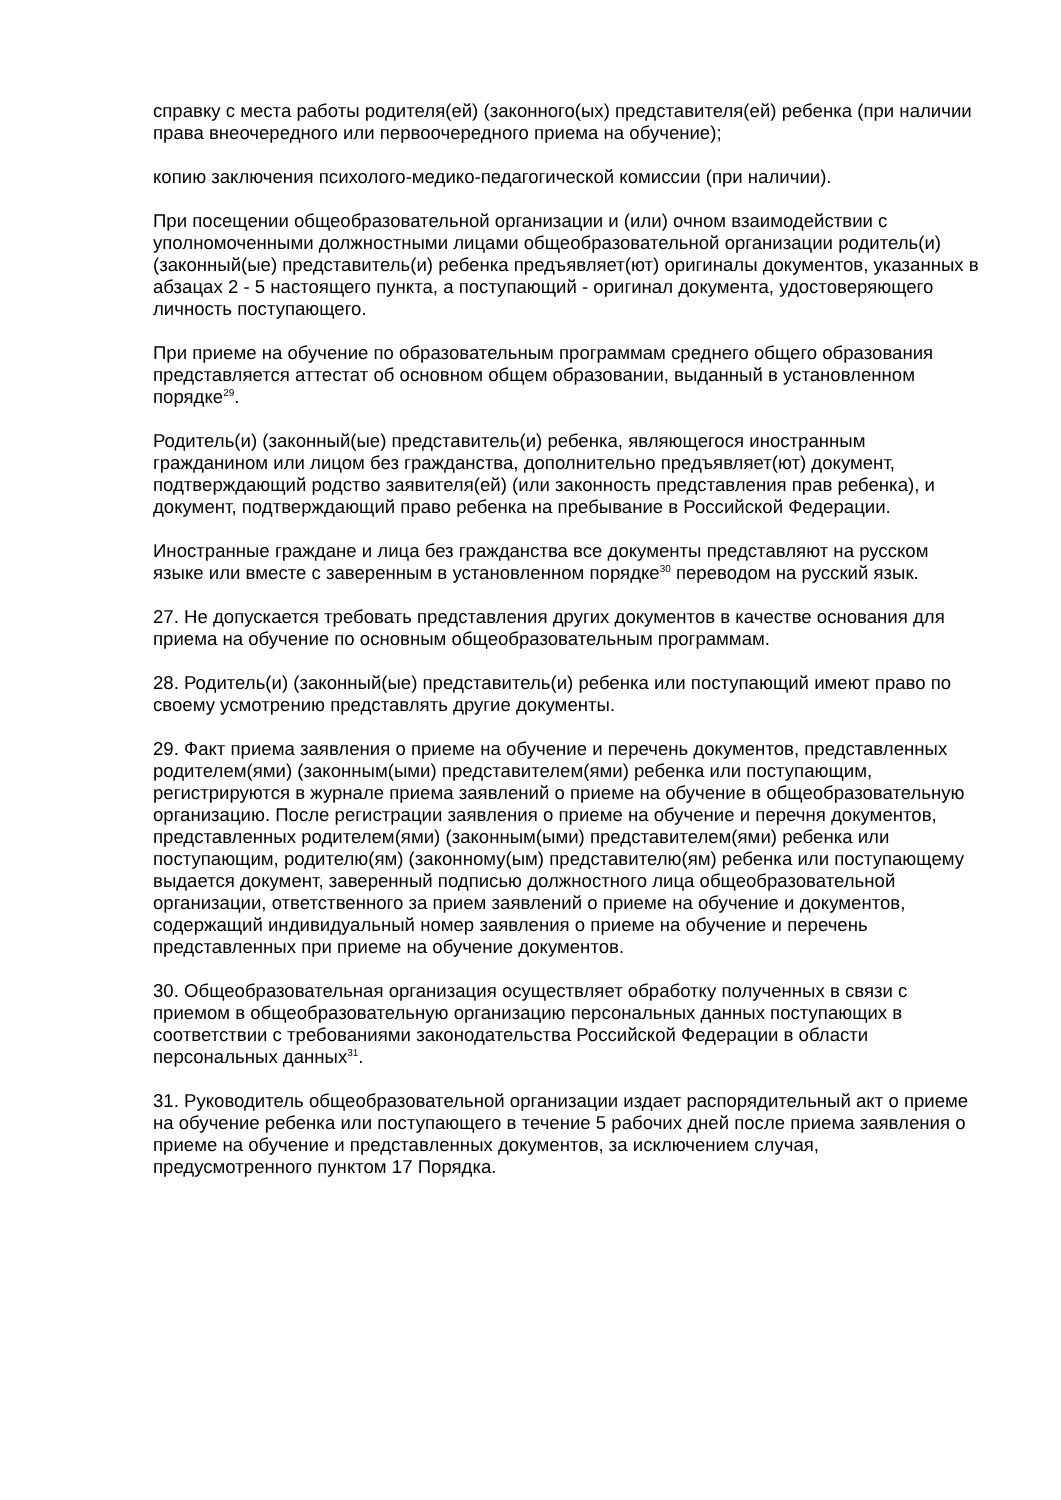справку с места работы родителя(ей) (законного(ых) представителя(ей) ребенка (при наличии права внеочередного или первоочередного приема на обучение);
копию заключения психолого-медико-педагогической комиссии (при наличии).
При посещении общеобразовательной организации и (или) очном взаимодействии с уполномоченными должностными лицами общеобразовательной организации родитель(и) (законный(ые) представитель(и) ребенка предъявляет(ют) оригиналы документов, указанных в абзацах 2 - 5 настоящего пункта, а поступающий - оригинал документа, удостоверяющего личность поступающего.
При приеме на обучение по образовательным программам среднего общего образования представляется аттестат об основном общем образовании, выданный в установленном порядке<sup>29</sup>.
Родитель(и) (законный(ые) представитель(и) ребенка, являющегося иностранным гражданином или лицом без гражданства, дополнительно предъявляет(ют) документ, подтверждающий родство заявителя(ей) (или законность представления прав ребенка), и документ, подтверждающий право ребенка на пребывание в Российской Федерации.
Иностранные граждане и лица без гражданства все документы представляют на русском языке или вместе с заверенным в установленном порядке<sup>30</sup> переводом на русский язык.
27. Не допускается требовать представления других документов в качестве основания для приема на обучение по основным общеобразовательным программам.
28. Родитель(и) (законный(ые) представитель(и) ребенка или поступающий имеют право по своему усмотрению представлять другие документы.
29. Факт приема заявления о приеме на обучение и перечень документов, представленных родителем(ями) (законным(ыми) представителем(ями) ребенка или поступающим, регистрируются в журнале приема заявлений о приеме на обучение в общеобразовательную организацию. После регистрации заявления о приеме на обучение и перечня документов, представленных родителем(ями) (законным(ыми) представителем(ями) ребенка или поступающим, родителю(ям) (законному(ым) представителю(ям) ребенка или поступающему выдается документ, заверенный подписью должностного лица общеобразовательной организации, ответственного за прием заявлений о приеме на обучение и документов, содержащий индивидуальный номер заявления о приеме на обучение и перечень представленных при приеме на обучение документов.
30. Общеобразовательная организация осуществляет обработку полученных в связи с приемом в общеобразовательную организацию персональных данных поступающих в соответствии с требованиями законодательства Российской Федерации в области персональных данных<sup>31</sup>.
31. Руководитель общеобразовательной организации издает распорядительный акт о приеме на обучение ребенка или поступающего в течение 5 рабочих дней после приема заявления о приеме на обучение и представленных документов, за исключением случая, предусмотренного пунктом 17 Порядка.